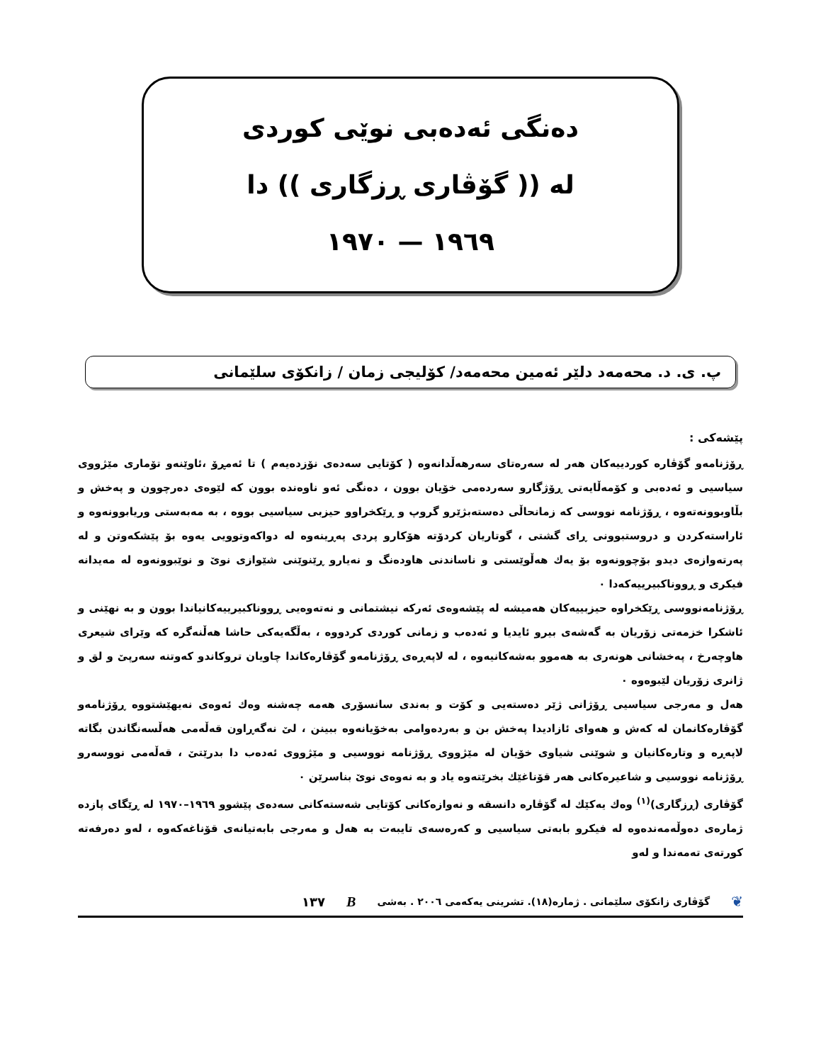دەنگی ئەدەبی نوێی کوردی
لە (( گۆڤاری ڕزگاری )) دا
١٩٦٩ — ١٩٧٠
پ. ی. د. محەمەد دلێر ئەمین محەمەد/ کۆلیجی زمان / زانکۆی سلێمانی
پێشەکی :
ڕۆژنامەو گۆڤارە کوردییەکان هەر لە سەرەتای سەرهەڵدانەوە ( کۆتایی سەدەی نۆزدەیەم ) تا ئەمڕۆ ،ئاوێنەو تۆماری مێژووی سیاسیی و ئەدەبی و کۆمەڵایەتی ڕۆژگارو سەردەمی خۆیان بوون ، دەنگی ئەو ناوەندە بوون کە لێوەی دەرچوون و پەخش و بڵاوبوونەتەوە ، ڕۆژنامە نووسی کە زمانحاڵی دەستەبژێرو گروپ و ڕێکخراوو حیزبی سیاسیی بووە ، بە مەبەستی وریابوونەوە و ئاراستەکردن و دروستبوونی ڕای گشتی ، گوتاریان کردۆتە هۆکارو پردی پەڕینەوە لە دواکەوتوویی یەوە بۆ پێشکەوتن و لە پەرتەوازەی دیدو بۆچوونەوە بۆ یەك هەڵوێستی و ناساندنی هاودەنگ و نەیارو ڕێنوێنی شێوازی نوێ و نوێبوونەوە لە مەیدانە فیکری و ڕووناکبیرییەکەدا ٠
ڕۆژنامەنووسی ڕێکخراوە حیزبییەکان هەمیشە لە پێشەوەی ئەرکە نیشتمانی و نەتەوەیی ڕووناکبیرییەکانیاندا بوون و بە نهێنی و ئاشکرا خزمەتی زۆریان بە گەشەی بیرو ئایدیا و ئەدەب و زمانی کوردی کردووە ، بەڵگەیەکی حاشا هەڵنەگرە کە وێرای شیعری هاوچەرخ ، پەخشانی هونەری بە هەموو بەشەکانیەوە ، لە لاپەڕەی ڕۆژنامەو گۆڤارەکاندا چاویان تروکاندو کەوتنە سەرپێ و لق و ژانری زۆریان لێبوەوە ٠
هەل و مەرجی سیاسیی ڕۆژانی ژێر دەستەیی و کۆت و بەندی سانسۆری هەمە چەشنە وەك ئەوەی نەیهێشتووە ڕۆژنامەو گۆڤارەکانمان لە کەش و هەوای ئازادیدا پەخش بن و بەردەوامی بەخۆیانەوە ببینن ، لێ نەگەڕاون قەڵەمی هەڵسەنگاندن بگاتە لاپەڕە و وتارەکانیان و شوێنی شیاوی خۆیان لە مێژووی ڕۆژنامە نووسیی و مێژووی ئەدەب دا بدرێتێ ، قەڵەمی نووسەرو ڕۆژنامە نووسیی و شاعیرەکانی هەر قۆناغێك بخرێتەوە یاد و بە نەوەی نوێ بناسرێن ٠
گۆڤاری (ڕزگاری)<sup>(١)</sup> وەك یەکێك لە گۆڤارە دانسقە و نەوازەکانی کۆتایی شەستەکانی سەدەی پێشوو ١٩٦٩–١٩٧٠ لە ڕێگای پازدە ژمارەی دەوڵەمەندەوە لە فیکرو بابەتی سیاسیی و کەرەسەی تایبەت بە هەل و مەرجی بابەتیانەی قۆناغەکەوە ، لەو دەرفەتە کورتەی تەمەندا و لەو
❦ گۆڤاری زانکۆی سلێمانی . ژمارە(١٨). تشرینی یەکەمی ٢٠٠٦ . بەشی B ١٣٧